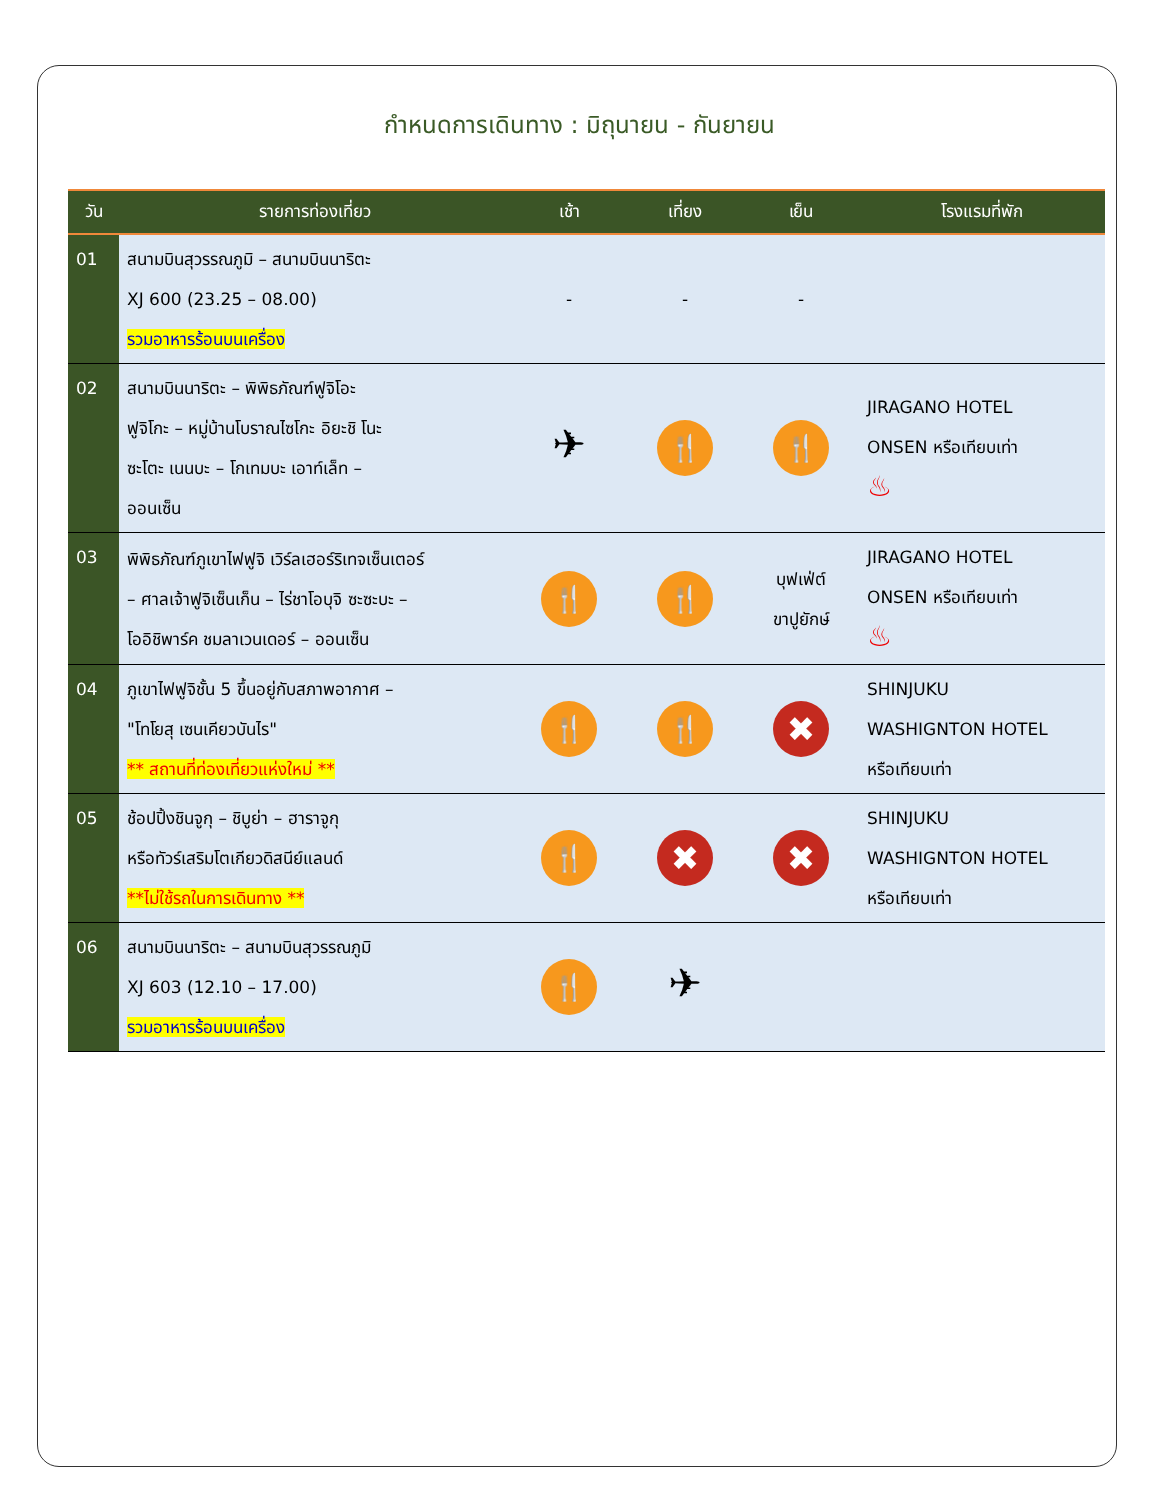กำหนดการเดินทาง : มิถุนายน - กันยายน
| วัน | รายการท่องเที่ยว | เช้า | เที่ยง | เย็น | โรงแรมที่พัก |
| --- | --- | --- | --- | --- | --- |
| 01 | สนามบินสุวรรณภูมิ – สนามบินนาริตะ XJ 600 (23.25 – 08.00) รวมอาหารร้อนบนเครื่อง | - | - | - | |
| 02 | สนามบินนาริตะ – พิพิธภัณฑ์ฟูจิโอะ ฟูจิโกะ – หมู่บ้านโบราณไซโกะ อิยะชิ โนะ ซะโตะ เนนบะ – โกเทมบะ เอาท์เล็ท – ออนเซ็น | ✈ | 🍴 | 🍴 | JIRAGANO HOTEL ONSEN หรือเทียบเท่า ♨ |
| 03 | พิพิธภัณฑ์ภูเขาไฟฟูจิ เวิร์ลเฮอร์ริเทจเซ็นเตอร์ – ศาลเจ้าฟูจิเซ็นเก็น – ไร่ชาโอบุจิ ซะซะบะ – โออิชิพาร์ค ชมลาเวนเดอร์ – ออนเซ็น | 🍴 | 🍴 | บุฟเฟ่ต์ ขาปูยักษ์ | JIRAGANO HOTEL ONSEN หรือเทียบเท่า ♨ |
| 04 | ภูเขาไฟฟูจิชั้น 5 ขึ้นอยู่กับสภาพอากาศ – "โทโยสุ เซนเคียวบันไร" ** สถานที่ท่องเที่ยวแห่งใหม่ ** | 🍴 | 🍴 | ✖ | SHINJUKU WASHIGNTON HOTEL หรือเทียบเท่า |
| 05 | ช้อปปิ้งชินจูกุ – ชิบูย่า – ฮาราจูกุ หรือทัวร์เสริมโตเกียวดิสนีย์แลนด์ **ไม่ใช้รถในการเดินทาง ** | 🍴 | ✖ | ✖ | SHINJUKU WASHIGNTON HOTEL หรือเทียบเท่า |
| 06 | สนามบินนาริตะ – สนามบินสุวรรณภูมิ XJ 603 (12.10 – 17.00) รวมอาหารร้อนบนเครื่อง | 🍴 | ✈ | | |